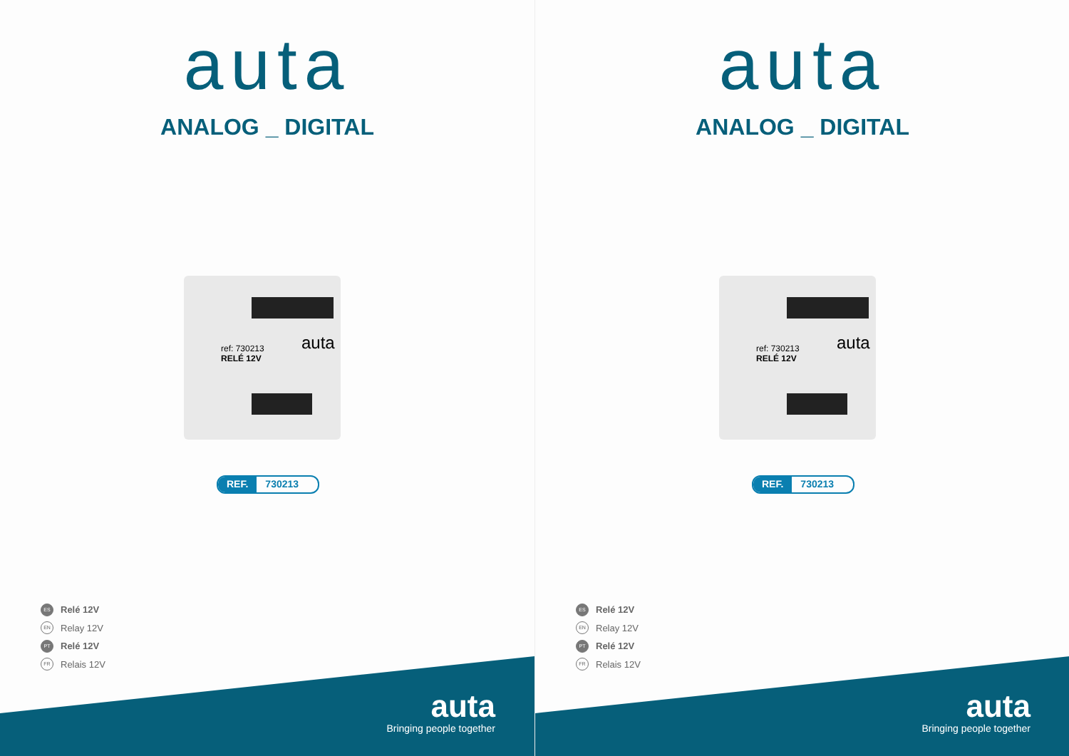auta
ANALOG _ DIGITAL
ref: 730213
RELÉ 12V
auta
REF. 730213
ES Relé 12V
EN Relay 12V
PT Relé 12V
FR Relais 12V
auta
Bringing people together
auta
ANALOG _ DIGITAL
ref: 730213
RELÉ 12V
auta
REF. 730213
ES Relé 12V
EN Relay 12V
PT Relé 12V
FR Relais 12V
auta
Bringing people together